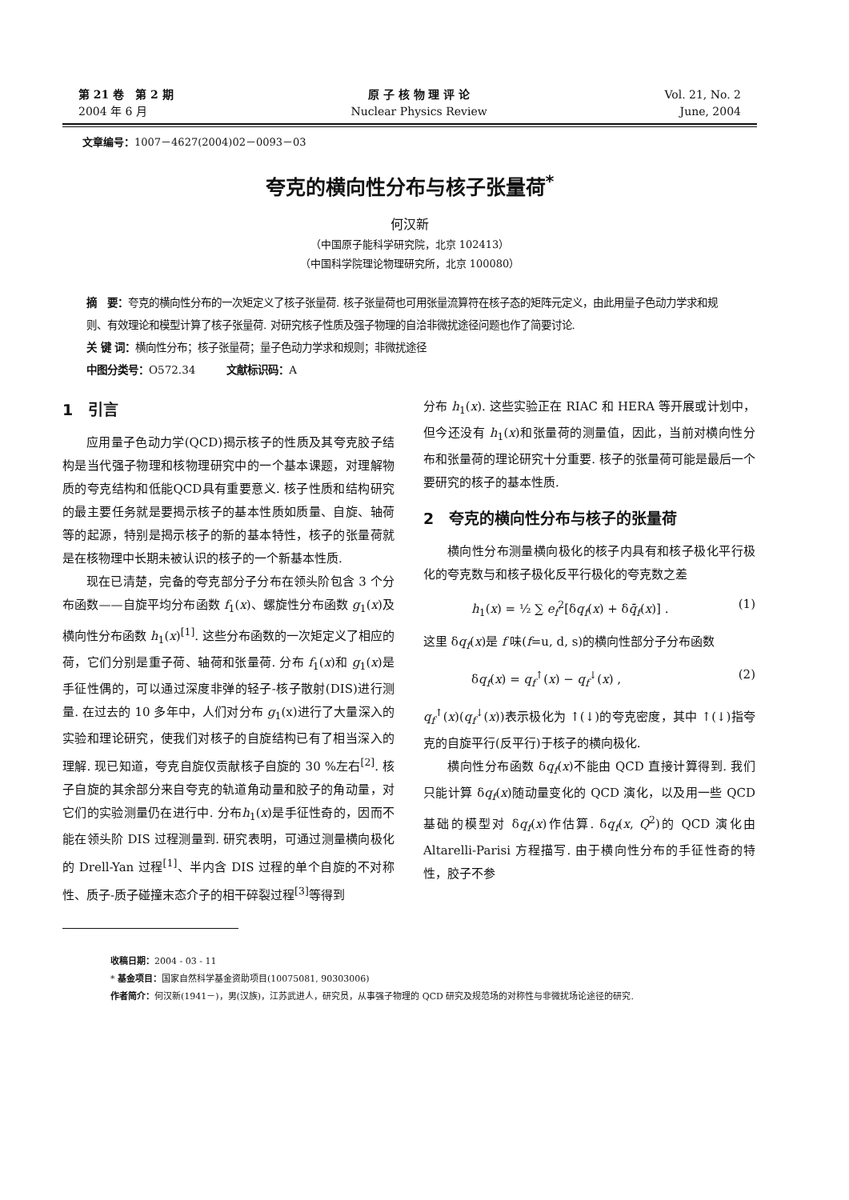第 21 卷　第 2 期
2004 年 6 月
原 子 核 物 理 评 论
Nuclear Physics Review
Vol. 21, No. 2
June, 2004
文章编号：1007－4627(2004)02－0093－03
夸克的横向性分布与核子张量荷<sup>*</sup>
何汉新
（中国原子能科学研究院，北京 102413）
（中国科学院理论物理研究所，北京 100080）
摘　要：夸克的横向性分布的一次矩定义了核子张量荷. 核子张量荷也可用张量流算符在核子态的矩阵元定义，由此用量子色动力学求和规则、有效理论和模型计算了核子张量荷. 对研究核子性质及强子物理的自洽非微扰途径问题也作了简要讨论.
关 键 词：横向性分布；核子张量荷；量子色动力学求和规则；非微扰途径
中图分类号：O572.34　　　文献标识码：A
1　引言
应用量子色动力学(QCD)揭示核子的性质及其夸克胶子结构是当代强子物理和核物理研究中的一个基本课题，对理解物质的夸克结构和低能QCD具有重要意义. 核子性质和结构研究的最主要任务就是要揭示核子的基本性质如质量、自旋、轴荷等的起源，特别是揭示核子的新的基本特性，核子的张量荷就是在核物理中长期未被认识的核子的一个新基本性质.
现在已清楚，完备的夸克部分子分布在领头阶包含 3 个分布函数——自旋平均分布函数 f<sub>1</sub>(x)、螺旋性分布函数 g<sub>1</sub>(x)及横向性分布函数 h<sub>1</sub>(x)<sup>[1]</sup>. 这些分布函数的一次矩定义了相应的荷，它们分别是重子荷、轴荷和张量荷. 分布 f<sub>1</sub>(x)和 g<sub>1</sub>(x)是手征性偶的，可以通过深度非弹的轻子-核子散射(DIS)进行测量. 在过去的 10 多年中，人们对分布 g<sub>1</sub>(x)进行了大量深入的实验和理论研究，使我们对核子的自旋结构已有了相当深入的理解. 现已知道，夸克自旋仅贡献核子自旋的 30 %左右<sup>[2]</sup>. 核子自旋的其余部分来自夸克的轨道角动量和胶子的角动量，对它们的实验测量仍在进行中. 分布h<sub>1</sub>(x)是手征性奇的，因而不能在领头阶 DIS 过程测量到. 研究表明，可通过测量横向极化的 Drell-Yan 过程<sup>[1]</sup>、半内含 DIS 过程的单个自旋的不对称性、质子-质子碰撞末态介子的相干碎裂过程<sup>[3]</sup>等得到
分布 h<sub>1</sub>(x). 这些实验正在 RIAC 和 HERA 等开展或计划中，但今还没有 h<sub>1</sub>(x)和张量荷的测量值，因此，当前对横向性分布和张量荷的理论研究十分重要. 核子的张量荷可能是最后一个要研究的核子的基本性质.
2　夸克的横向性分布与核子的张量荷
横向性分布测量横向极化的核子内具有和核子极化平行极化的夸克数与和核子极化反平行极化的夸克数之差
h<sub>1</sub>(x) = ½ ∑ e<sub>f</sub><sup>2</sup>[δq<sub>f</sub>(x) + δq̄<sub>f</sub>(x)] . (1)
这里 δq<sub>f</sub>(x)是 f 味(f=u, d, s)的横向性部分子分布函数
δq<sub>f</sub>(x) = q<sub>f</sub><sup>↑</sup>(x) − q<sub>f</sub><sup>↓</sup>(x) , (2)
q<sub>f</sub><sup>↑</sup>(x)(q<sub>f</sub><sup>↓</sup>(x))表示极化为 ↑(↓)的夸克密度，其中 ↑(↓)指夸克的自旋平行(反平行)于核子的横向极化.
横向性分布函数 δq<sub>f</sub>(x)不能由 QCD 直接计算得到. 我们只能计算 δq<sub>f</sub>(x)随动量变化的 QCD 演化，以及用一些 QCD 基础的模型对 δq<sub>f</sub>(x)作估算. δq<sub>f</sub>(x, Q<sup>2</sup>)的 QCD 演化由 Altarelli-Parisi 方程描写. 由于横向性分布的手征性奇的特性，胶子不参
收稿日期：2004 - 03 - 11
* 基金项目：国家自然科学基金资助项目(10075081, 90303006)
作者简介：何汉新(1941－)，男(汉族)，江苏武进人，研究员，从事强子物理的 QCD 研究及规范场的对称性与非微扰场论途径的研究.